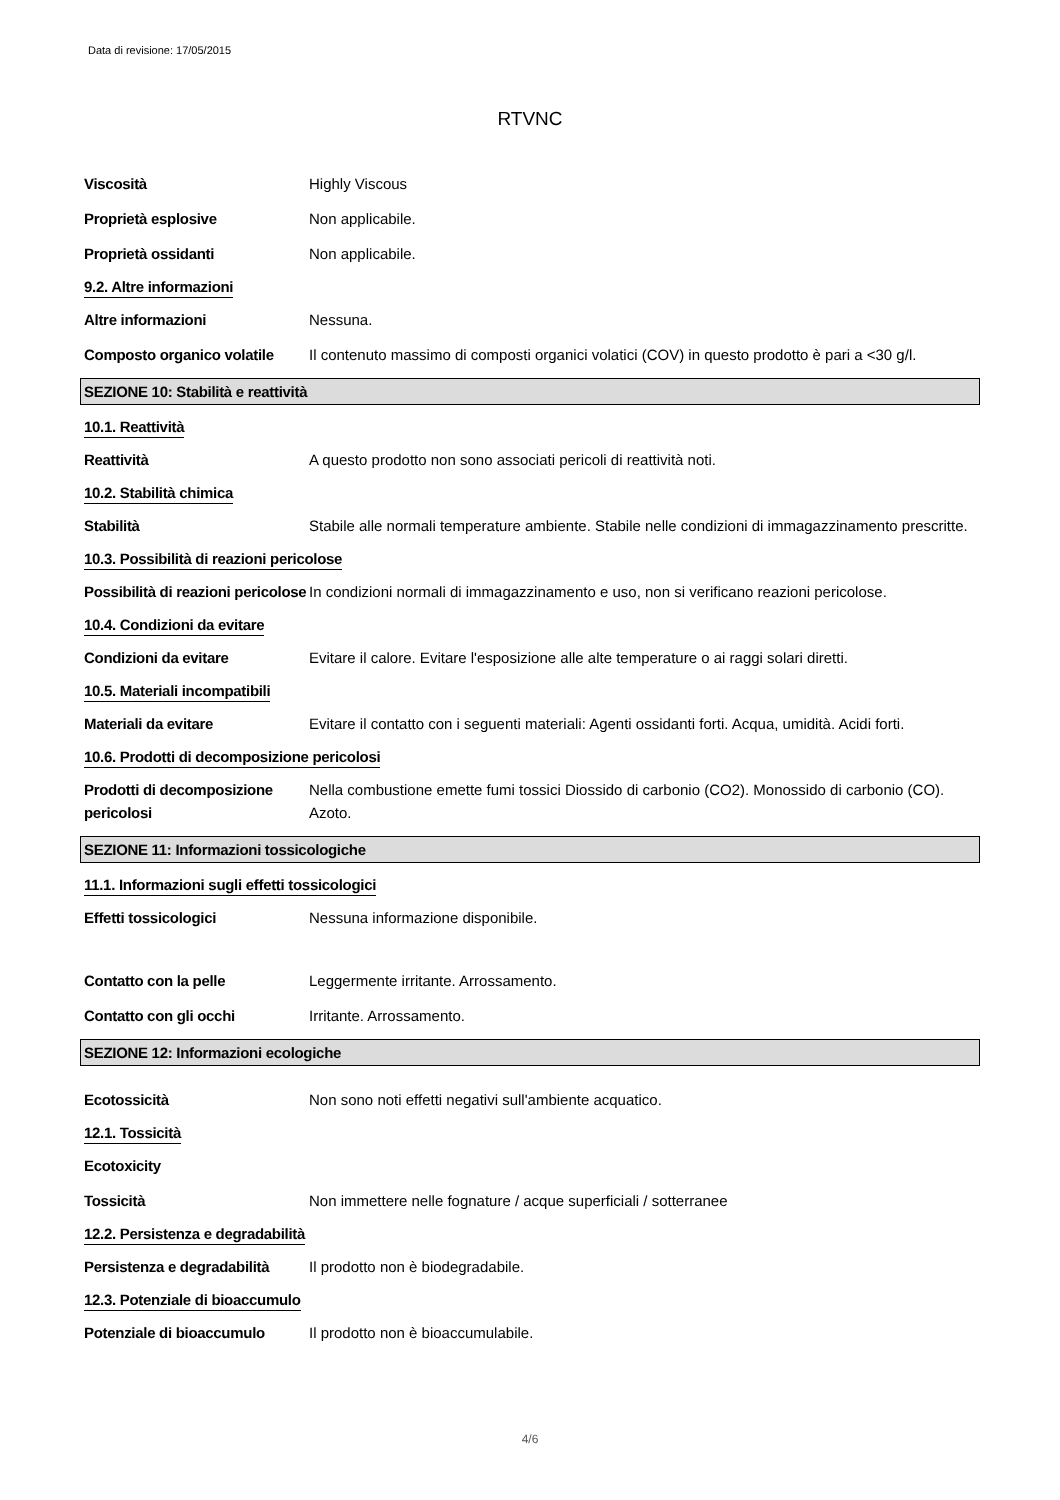Data di revisione: 17/05/2015
RTVNC
Viscosità Highly Viscous
Proprietà esplosive Non applicabile.
Proprietà ossidanti Non applicabile.
9.2. Altre informazioni
Altre informazioni Nessuna.
Composto organico volatile
Il contenuto massimo di composti organici volatici (COV) in questo prodotto è pari a <30 g/l.
SEZIONE 10: Stabilità e reattività
10.1. Reattività
Reattività A questo prodotto non sono associati pericoli di reattività noti.
10.2. Stabilità chimica
Stabilità Stabile alle normali temperature ambiente. Stabile nelle condizioni di immagazzinamento prescritte.
10.3. Possibilità di reazioni pericolose
Possibilità di reazioni pericolose
In condizioni normali di immagazzinamento e uso, non si verificano reazioni pericolose.
10.4. Condizioni da evitare
Condizioni da evitare Evitare il calore. Evitare l'esposizione alle alte temperature o ai raggi solari diretti.
10.5. Materiali incompatibili
Materiali da evitare Evitare il contatto con i seguenti materiali: Agenti ossidanti forti. Acqua, umidità. Acidi forti.
10.6. Prodotti di decomposizione pericolosi
Prodotti di decomposizione pericolosi
Nella combustione emette fumi tossici Diossido di carbonio (CO2). Monossido di carbonio (CO). Azoto.
SEZIONE 11: Informazioni tossicologiche
11.1. Informazioni sugli effetti tossicologici
Effetti tossicologici Nessuna informazione disponibile.
Contatto con la pelle Leggermente irritante. Arrossamento.
Contatto con gli occhi Irritante. Arrossamento.
SEZIONE 12: Informazioni ecologiche
Ecotossicità Non sono noti effetti negativi sull'ambiente acquatico.
12.1. Tossicità
Ecotoxicity
Tossicità Non immettere nelle fognature / acque superficiali / sotterranee
12.2. Persistenza e degradabilità
Persistenza e degradabilità
Il prodotto non è biodegradabile.
12.3. Potenziale di bioaccumulo
Potenziale di bioaccumulo Il prodotto non è bioaccumulabile.
4/6